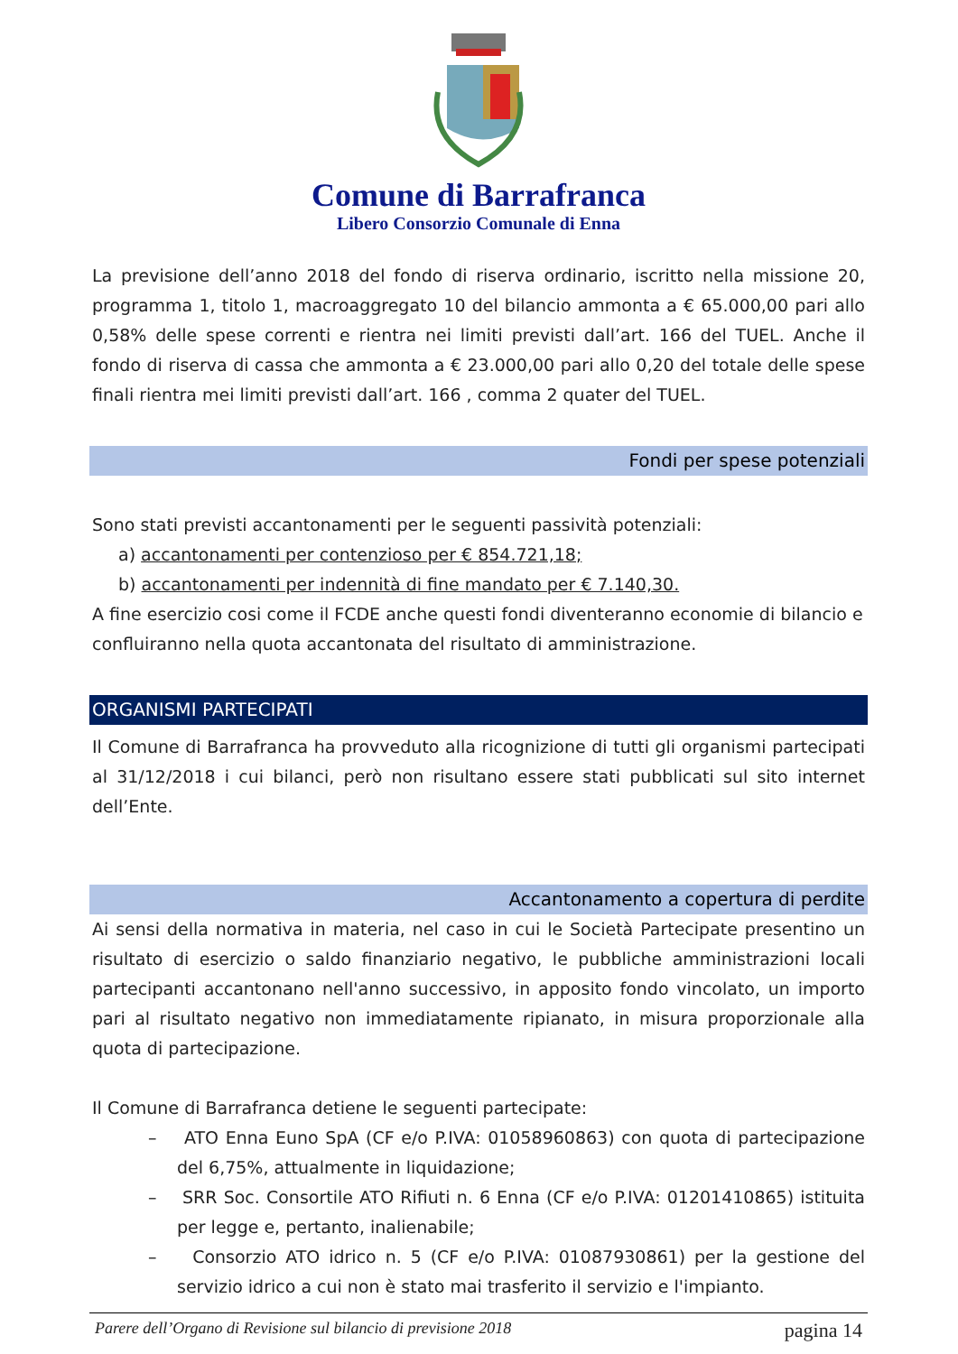Comune di Barrafranca
Libero Consorzio Comunale di Enna
La previsione dell’anno 2018 del fondo di riserva ordinario, iscritto nella missione 20, programma 1, titolo 1, macroaggregato 10 del bilancio ammonta a € 65.000,00 pari allo 0,58% delle spese correnti e rientra nei limiti previsti dall’art. 166 del TUEL. Anche il fondo di riserva di cassa che ammonta a € 23.000,00 pari allo 0,20 del totale delle spese finali rientra mei limiti previsti dall’art. 166 , comma 2 quater del TUEL.
Fondi per spese potenziali
Sono stati previsti accantonamenti per le seguenti passività potenziali:
a) accantonamenti per contenzioso per € 854.721,18;
b) accantonamenti per indennità di fine mandato per € 7.140,30.
A fine esercizio cosi come il FCDE anche questi fondi diventeranno economie di bilancio e confluiranno nella quota accantonata del risultato di amministrazione.
ORGANISMI PARTECIPATI
Il Comune di Barrafranca ha provveduto alla ricognizione di tutti gli organismi partecipati al 31/12/2018 i cui bilanci, però non risultano essere stati pubblicati sul sito internet dell’Ente.
Accantonamento a copertura di perdite
Ai sensi della normativa in materia, nel caso in cui le Società Partecipate presentino un risultato di esercizio o saldo finanziario negativo, le pubbliche amministrazioni locali partecipanti accantonano nell'anno successivo, in apposito fondo vincolato, un importo pari al risultato negativo non immediatamente ripianato, in misura proporzionale alla quota di partecipazione.
Il Comune di Barrafranca detiene le seguenti partecipate:
– ATO Enna Euno SpA (CF e/o P.IVA: 01058960863) con quota di partecipazione del 6,75%, attualmente in liquidazione;
– SRR Soc. Consortile ATO Rifiuti n. 6 Enna (CF e/o P.IVA: 01201410865) istituita per legge e, pertanto, inalienabile;
– Consorzio ATO idrico n. 5 (CF e/o P.IVA: 01087930861) per la gestione del servizio idrico a cui non è stato mai trasferito il servizio e l'impianto.
Parere dell’Organo di Revisione sul bilancio di previsione 2018 pagina 14